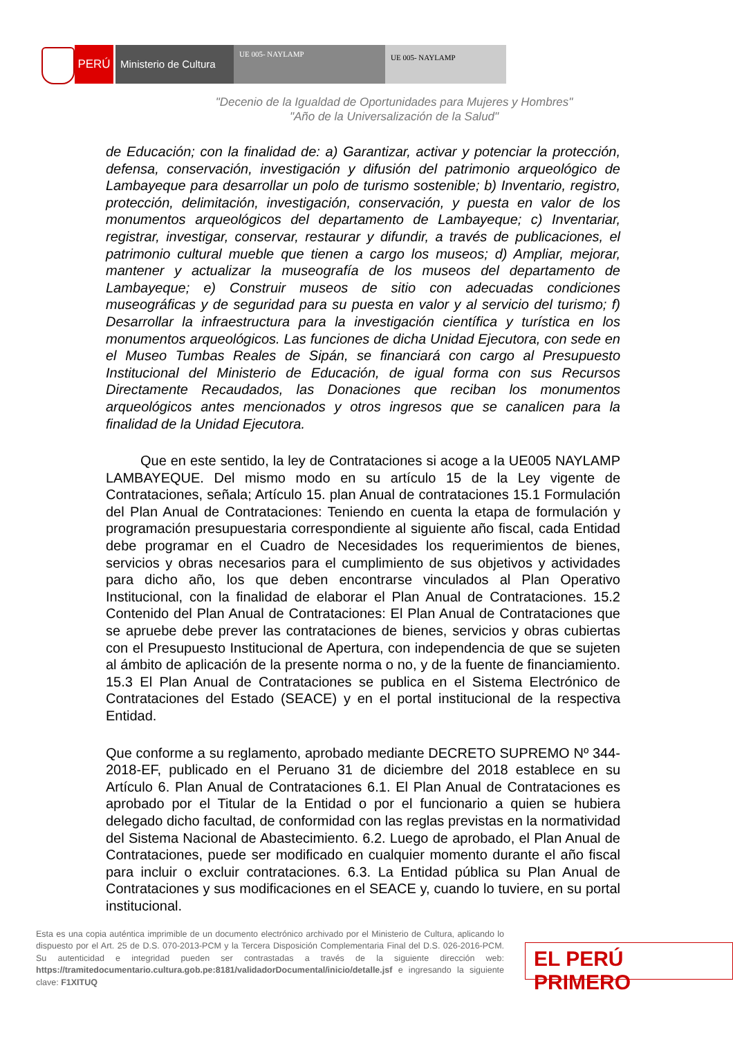PERÚ
Ministerio de Cultura
UE 005- NAYLAMP UE 005- NAYLAMP
"Decenio de la Igualdad de Oportunidades para Mujeres y Hombres"
"Año de la Universalización de la Salud"
de Educación; con la finalidad de: a) Garantizar, activar y potenciar la protección, defensa, conservación, investigación y difusión del patrimonio arqueológico de Lambayeque para desarrollar un polo de turismo sostenible; b) Inventario, registro, protección, delimitación, investigación, conservación, y puesta en valor de los monumentos arqueológicos del departamento de Lambayeque; c) Inventariar, registrar, investigar, conservar, restaurar y difundir, a través de publicaciones, el patrimonio cultural mueble que tienen a cargo los museos; d) Ampliar, mejorar, mantener y actualizar la museografía de los museos del departamento de Lambayeque; e) Construir museos de sitio con adecuadas condiciones museográficas y de seguridad para su puesta en valor y al servicio del turismo; f) Desarrollar la infraestructura para la investigación científica y turística en los monumentos arqueológicos. Las funciones de dicha Unidad Ejecutora, con sede en el Museo Tumbas Reales de Sipán, se financiará con cargo al Presupuesto Institucional del Ministerio de Educación, de igual forma con sus Recursos Directamente Recaudados, las Donaciones que reciban los monumentos arqueológicos antes mencionados y otros ingresos que se canalicen para la finalidad de la Unidad Ejecutora.
Que en este sentido, la ley de Contrataciones si acoge a la UE005 NAYLAMP LAMBAYEQUE. Del mismo modo en su artículo 15 de la Ley vigente de Contrataciones, señala; Artículo 15. plan Anual de contrataciones 15.1 Formulación del Plan Anual de Contrataciones: Teniendo en cuenta la etapa de formulación y programación presupuestaria correspondiente al siguiente año fiscal, cada Entidad debe programar en el Cuadro de Necesidades los requerimientos de bienes, servicios y obras necesarios para el cumplimiento de sus objetivos y actividades para dicho año, los que deben encontrarse vinculados al Plan Operativo Institucional, con la finalidad de elaborar el Plan Anual de Contrataciones. 15.2 Contenido del Plan Anual de Contrataciones: El Plan Anual de Contrataciones que se apruebe debe prever las contrataciones de bienes, servicios y obras cubiertas con el Presupuesto Institucional de Apertura, con independencia de que se sujeten al ámbito de aplicación de la presente norma o no, y de la fuente de financiamiento. 15.3 El Plan Anual de Contrataciones se publica en el Sistema Electrónico de Contrataciones del Estado (SEACE) y en el portal institucional de la respectiva Entidad.
Que conforme a su reglamento, aprobado mediante DECRETO SUPREMO Nº 344- 2018-EF, publicado en el Peruano 31 de diciembre del 2018 establece en su Artículo 6. Plan Anual de Contrataciones 6.1. El Plan Anual de Contrataciones es aprobado por el Titular de la Entidad o por el funcionario a quien se hubiera delegado dicho facultad, de conformidad con las reglas previstas en la normatividad del Sistema Nacional de Abastecimiento. 6.2. Luego de aprobado, el Plan Anual de Contrataciones, puede ser modificado en cualquier momento durante el año fiscal para incluir o excluir contrataciones. 6.3. La Entidad pública su Plan Anual de Contrataciones y sus modificaciones en el SEACE y, cuando lo tuviere, en su portal institucional.
Esta es una copia auténtica imprimible de un documento electrónico archivado por el Ministerio de Cultura, aplicando lo dispuesto por el Art. 25 de D.S. 070-2013-PCM y la Tercera Disposición Complementaria Final del D.S. 026-2016-PCM. Su autenticidad e integridad pueden ser contrastadas a través de la siguiente dirección web: https://tramitedocumentario.cultura.gob.pe:8181/validadorDocumental/inicio/detalle.jsf e ingresando la siguiente clave: F1XITUQ
EL PERÚ PRIMERO